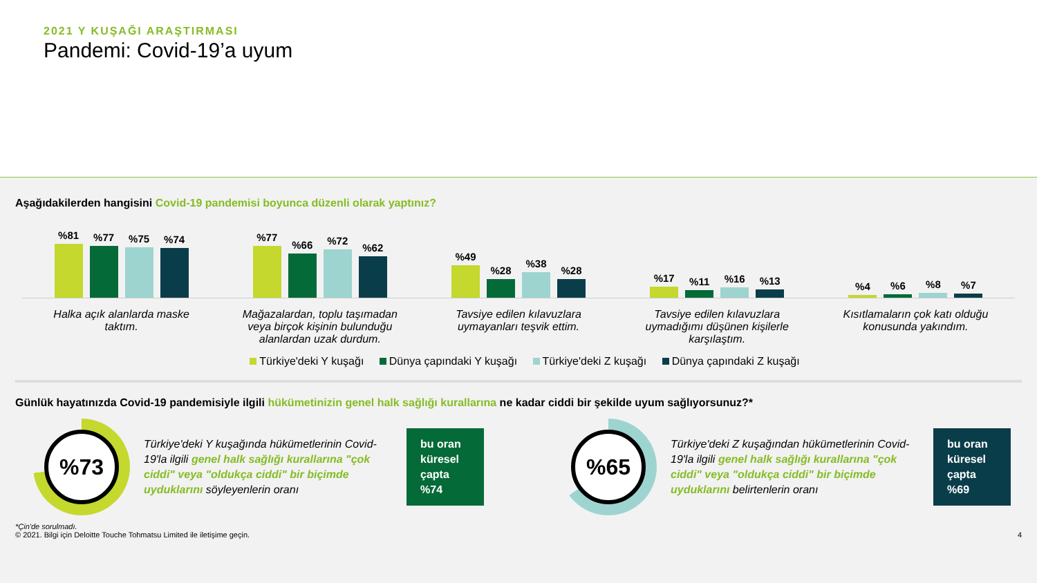2021 Y KUŞAĞI ARAŞTIRMASI
Pandemi: Covid-19’a uyum
Aşağıdakilerden hangisini Covid-19 pandemisi boyunca düzenli olarak yaptınız?
%81
%77
%75
%74
%77
%66
%72
%62
%49
%28
%38
%28
%17
%11
%16
%13
%4
%6
%8
%7
Halka açık alanlarda maske taktım.
Mağazalardan, toplu taşımadan veya birçok kişinin bulunduğu alanlardan uzak durdum.
Tavsiye edilen kılavuzlara uymayanları teşvik ettim.
Tavsiye edilen kılavuzlara uymadığımı düşünen kişilerle karşılaştım.
Kısıtlamaların çok katı olduğu konusunda yakındım.
Türkiye'deki Y kuşağı Dünya çapındaki Y kuşağı Türkiye'deki Z kuşağı Dünya çapındaki Z kuşağı
Günlük hayatınızda Covid-19 pandemisiyle ilgili hükümetinizin genel halk sağlığı kurallarına ne kadar ciddi bir şekilde uyum sağlıyorsunuz?*
%73
Türkiye'deki Y kuşağında hükümetlerinin Covid-19'la ilgili genel halk sağlığı kurallarına "çok ciddi" veya "oldukça ciddi" bir biçimde uyduklarını söyleyenlerin oranı
bu oran küresel çapta %74
%65
Türkiye'deki Z kuşağından hükümetlerinin Covid-19'la ilgili genel halk sağlığı kurallarına "çok ciddi" veya "oldukça ciddi" bir biçimde uyduklarını belirtenlerin oranı
bu oran küresel çapta %69
*Çin'de sorulmadı.
© 2021. Bilgi için Deloitte Touche Tohmatsu Limited ile iletişime geçin. 4